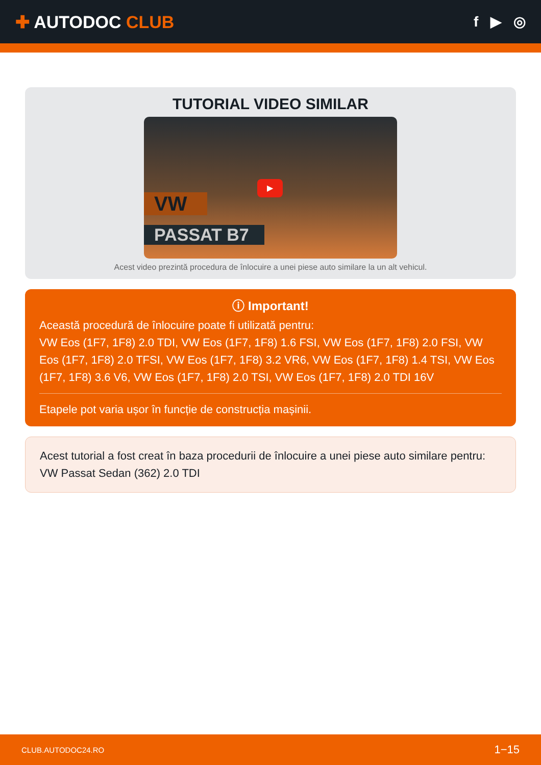✚ AUTODOC CLUB
f ▶ ◎
TUTORIAL VIDEO SIMILAR
VW
PASSAT B7
▶
Acest video prezintă procedura de înlocuire a unei piese auto similare la un alt vehicul.
ⓘ Important!
Această procedură de înlocuire poate fi utilizată pentru:
VW Eos (1F7, 1F8) 2.0 TDI, VW Eos (1F7, 1F8) 1.6 FSI, VW Eos (1F7, 1F8) 2.0 FSI, VW Eos (1F7, 1F8) 2.0 TFSI, VW Eos (1F7, 1F8) 3.2 VR6, VW Eos (1F7, 1F8) 1.4 TSI, VW Eos (1F7, 1F8) 3.6 V6, VW Eos (1F7, 1F8) 2.0 TSI, VW Eos (1F7, 1F8) 2.0 TDI 16V
Etapele pot varia ușor în funcție de construcția mașinii.
Acest tutorial a fost creat în baza procedurii de înlocuire a unei piese auto similare pentru: VW Passat Sedan (362) 2.0 TDI
CLUB.AUTODOC24.RO 1−15